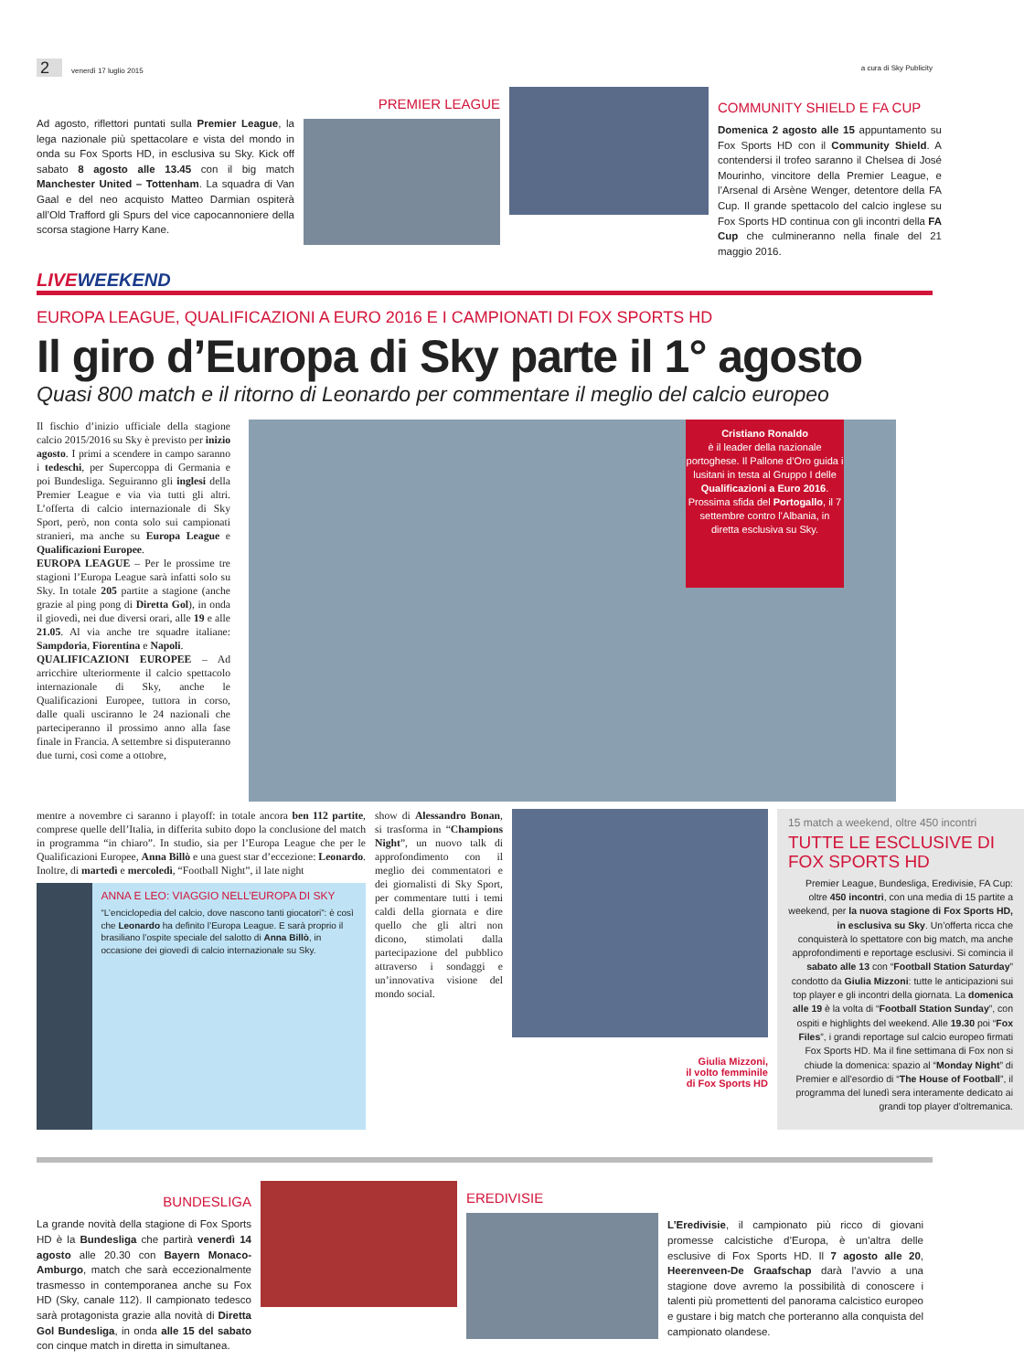2 venerdì 17 luglio 2015 a cura di Sky Publicity
Ad agosto, riflettori puntati sulla Premier League, la lega nazionale più spettacolare e vista del mondo in onda su Fox Sports HD, in esclusiva su Sky. Kick off sabato 8 agosto alle 13.45 con il big match Manchester United – Tottenham. La squadra di Van Gaal e del neo acquisto Matteo Darmian ospiterà all’Old Trafford gli Spurs del vice capocannoniere della scorsa stagione Harry Kane.
PREMIER LEAGUE
COMMUNITY SHIELD E FA CUP
Domenica 2 agosto alle 15 appuntamento su Fox Sports HD con il Community Shield. A contendersi il trofeo saranno il Chelsea di José Mourinho, vincitore della Premier League, e l’Arsenal di Arsène Wenger, detentore della FA Cup. Il grande spettacolo del calcio inglese su Fox Sports HD continua con gli incontri della FA Cup che culmineranno nella finale del 21 maggio 2016.
LIVE WEEKEND
EUROPA LEAGUE, QUALIFICAZIONI A EURO 2016 E I CAMPIONATI DI FOX SPORTS HD
Il giro d’Europa di Sky parte il 1° agosto
Quasi 800 match e il ritorno di Leonardo per commentare il meglio del calcio europeo
Il fischio d’inizio ufficiale della stagione calcio 2015/2016 su Sky è previsto per inizio agosto. I primi a scendere in campo saranno i tedeschi, per Supercoppa di Germania e poi Bundesliga. Seguiranno gli inglesi della Premier League e via via tutti gli altri. L’offerta di calcio internazionale di Sky Sport, però, non conta solo sui campionati stranieri, ma anche su Europa League e Qualificazioni Europee.
EUROPA LEAGUE – Per le prossime tre stagioni l’Europa League sarà infatti solo su Sky. In totale 205 partite a stagione (anche grazie al ping pong di Diretta Gol), in onda il giovedì, nei due diversi orari, alle 19 e alle 21.05. Al via anche tre squadre italiane: Sampdoria, Fiorentina e Napoli.
QUALIFICAZIONI EUROPEE – Ad arricchire ulteriormente il calcio spettacolo internazionale di Sky, anche le Qualificazioni Europee, tuttora in corso, dalle quali usciranno le 24 nazionali che parteciperanno il prossimo anno alla fase finale in Francia. A settembre si disputeranno due turni, così come a ottobre,
Cristiano Ronaldo
è il leader della nazionale portoghese. Il Pallone d’Oro guida i lusitani in testa al Gruppo I delle Qualificazioni a Euro 2016. Prossima sfida del Portogallo, il 7 settembre contro l’Albania, in diretta esclusiva su Sky.
mentre a novembre ci saranno i playoff: in totale ancora ben 112 partite, comprese quelle dell’Italia, in differita subito dopo la conclusione del match in programma “in chiaro”. In studio, sia per l’Europa League che per le Qualificazioni Europee, Anna Billò e una guest star d’eccezione: Leonardo. Inoltre, di martedì e mercoledì, “Football Night”, il late night
ANNA E LEO: VIAGGIO NELL’EUROPA DI SKY
“L’enciclopedia del calcio, dove nascono tanti giocatori”: è così che Leonardo ha definito l’Europa League. E sarà proprio il brasiliano l’ospite speciale del salotto di Anna Billò, in occasione dei giovedì di calcio internazionale su Sky.
show di Alessandro Bonan, si trasforma in “Champions Night”, un nuovo talk di approfondimento con il meglio dei commentatori e dei giornalisti di Sky Sport, per commentare tutti i temi caldi della giornata e dire quello che gli altri non dicono, stimolati dalla partecipazione del pubblico attraverso i sondaggi e un’innovativa visione del mondo social.
Giulia Mizzoni,
il volto femminile
di Fox Sports HD
15 match a weekend, oltre 450 incontri
TUTTE LE ESCLUSIVE DI FOX SPORTS HD
Premier League, Bundesliga, Eredivisie, FA Cup: oltre 450 incontri, con una media di 15 partite a weekend, per la nuova stagione di Fox Sports HD, in esclusiva su Sky. Un’offerta ricca che conquisterà lo spettatore con big match, ma anche approfondimenti e reportage esclusivi. Si comincia il sabato alle 13 con “Football Station Saturday” condotto da Giulia Mizzoni: tutte le anticipazioni sui top player e gli incontri della giornata. La domenica alle 19 è la volta di “Football Station Sunday”, con ospiti e highlights del weekend. Alle 19.30 poi “Fox Files”, i grandi reportage sul calcio europeo firmati Fox Sports HD. Ma il fine settimana di Fox non si chiude la domenica: spazio al “Monday Night” di Premier e all’esordio di “The House of Football”, il programma del lunedì sera interamente dedicato ai grandi top player d’oltremanica.
BUNDESLIGA
La grande novità della stagione di Fox Sports HD è la Bundesliga che partirà venerdì 14 agosto alle 20.30 con Bayern Monaco-Amburgo, match che sarà eccezionalmente trasmesso in contemporanea anche su Fox HD (Sky, canale 112). Il campionato tedesco sarà protagonista grazie alla novità di Diretta Gol Bundesliga, in onda alle 15 del sabato con cinque match in diretta in simultanea.
EREDIVISIE
L’Eredivisie, il campionato più ricco di giovani promesse calcistiche d’Europa, è un’altra delle esclusive di Fox Sports HD. Il 7 agosto alle 20, Heerenveen-De Graafschap darà l’avvio a una stagione dove avremo la possibilità di conoscere i talenti più promettenti del panorama calcistico europeo e gustare i big match che porteranno alla conquista del campionato olandese.